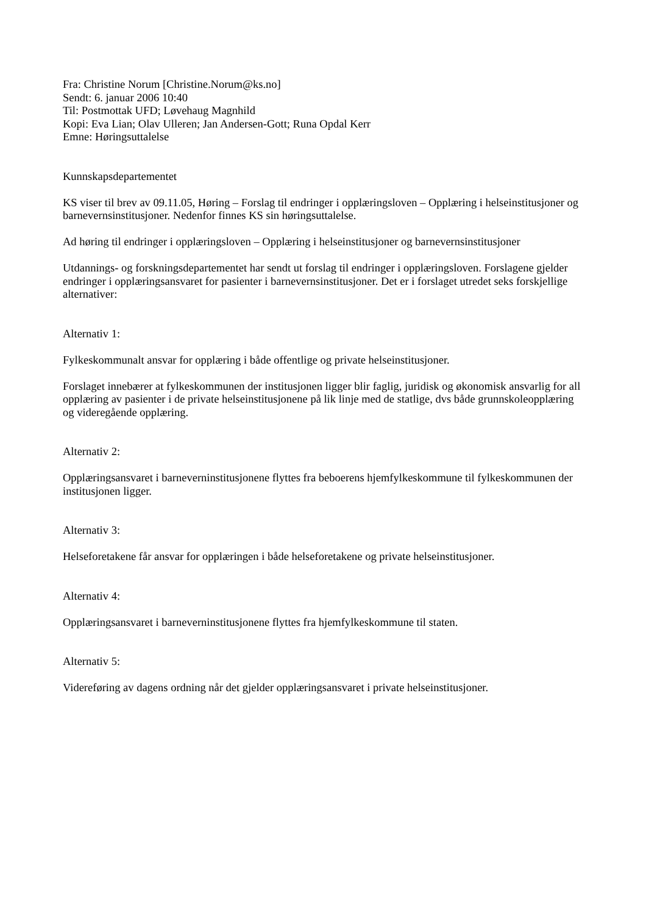Fra: Christine Norum [Christine.Norum@ks.no]
Sendt: 6. januar 2006 10:40
Til: Postmottak UFD; Løvehaug Magnhild
Kopi: Eva Lian; Olav Ulleren; Jan Andersen-Gott; Runa Opdal Kerr
Emne: Høringsuttalelse
Kunnskapsdepartementet
KS viser til brev av 09.11.05, Høring – Forslag til endringer i opplæringsloven – Opplæring i helseinstitusjoner og barnevernsinstitusjoner. Nedenfor finnes KS sin høringsuttalelse.
Ad høring til endringer i opplæringsloven – Opplæring i helseinstitusjoner og barnevernsinstitusjoner
Utdannings- og forskningsdepartementet har sendt ut forslag til endringer i opplæringsloven. Forslagene gjelder endringer i opplæringsansvaret for pasienter i barnevernsinstitusjoner. Det er i forslaget utredet seks forskjellige alternativer:
Alternativ 1:
Fylkeskommunalt ansvar for opplæring i både offentlige og private helseinstitusjoner.
Forslaget innebærer at fylkeskommunen der institusjonen ligger blir faglig, juridisk og økonomisk ansvarlig for all opplæring av pasienter i de private helseinstitusjonene på lik linje med de statlige, dvs både grunnskoleopplæring og videregående opplæring.
Alternativ 2:
Opplæringsansvaret i barneverninstitusjonene flyttes fra beboerens hjemfylkeskommune til fylkeskommunen der institusjonen ligger.
Alternativ 3:
Helseforetakene får ansvar for opplæringen i både helseforetakene og private helseinstitusjoner.
Alternativ 4:
Opplæringsansvaret i barneverninstitusjonene flyttes fra hjemfylkeskommune til staten.
Alternativ 5:
Videreføring av dagens ordning når det gjelder opplæringsansvaret i private helseinstitusjoner.